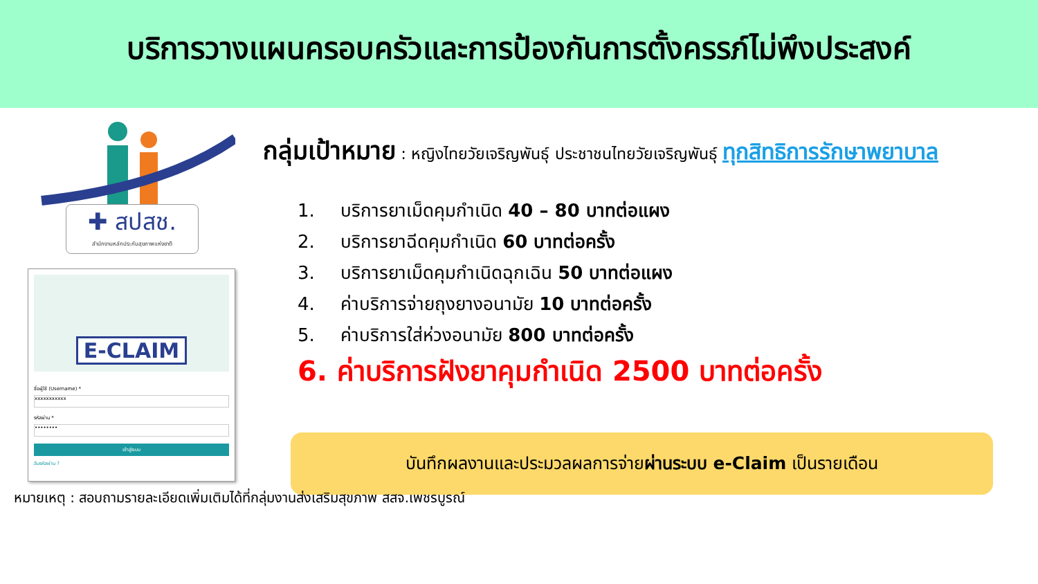บริการวางแผนครอบครัวและการป้องกันการตั้งครรภ์ไม่พึงประสงค์
✚ สปสช.
สำนักงานหลักประกันสุขภาพแห่งชาติ
E-CLAIM
ชื่อผู้ใช้ (Username) *
xxxxxxxxxxx
รหัสผ่าน *
••••••••
เข้าสู่ระบบ
ลืมรหัสผ่าน ?
กลุ่มเป้าหมาย : หญิงไทยวัยเจริญพันธุ์ ประชาชนไทยวัยเจริญพันธุ์ ทุกสิทธิการรักษาพยาบาล
1. บริการยาเม็ดคุมกำเนิด 40 – 80 บาทต่อแผง
2. บริการยาฉีดคุมกำเนิด 60 บาทต่อครั้ง
3. บริการยาเม็ดคุมกำเนิดฉุกเฉิน 50 บาทต่อแผง
4. ค่าบริการจ่ายถุงยางอนามัย 10 บาทต่อครั้ง
5. ค่าบริการใส่ห่วงอนามัย 800 บาทต่อครั้ง
6. ค่าบริการฝังยาคุมกำเนิด 2500 บาทต่อครั้ง
บันทึกผลงานและประมวลผลการจ่ายผ่านระบบ e-Claim เป็นรายเดือน
หมายเหตุ : สอบถามรายละเอียดเพิ่มเติมได้ที่กลุ่มงานส่งเสริมสุขภาพ สสจ.เพชรบูรณ์